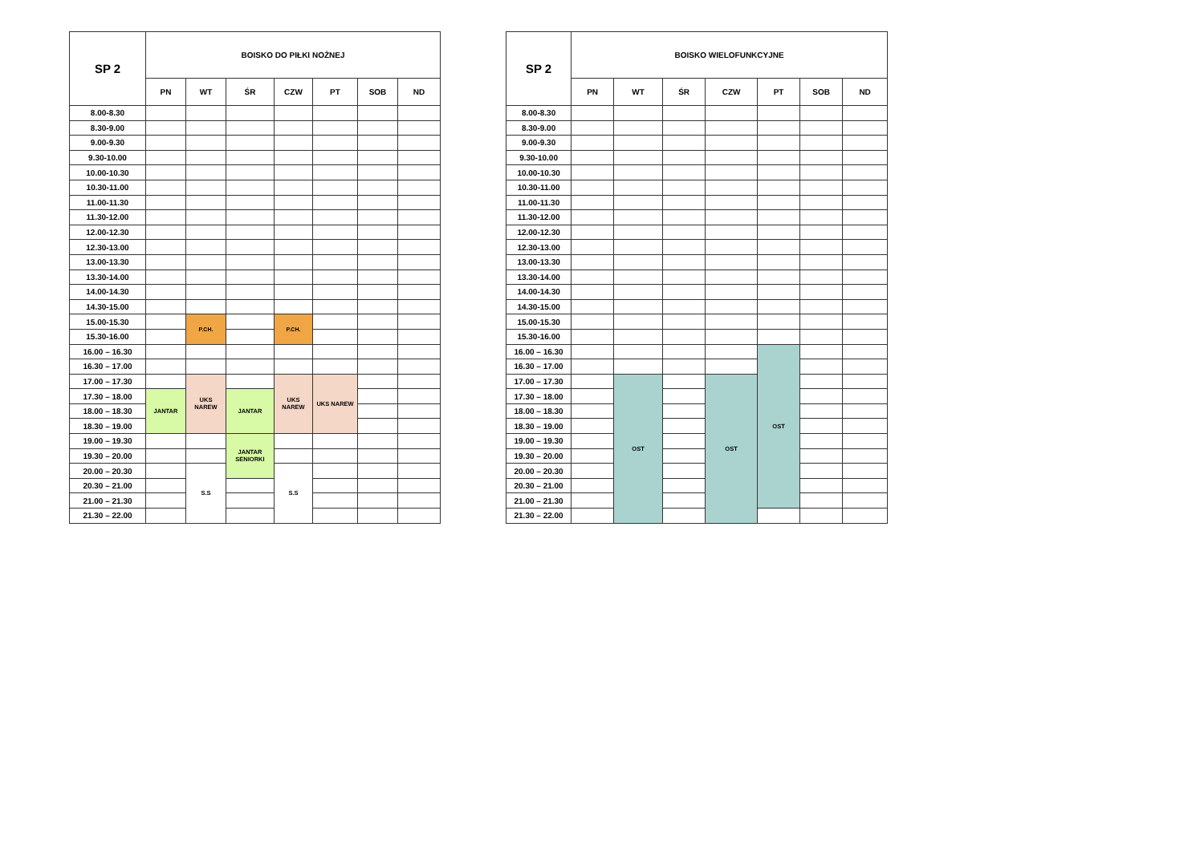| SP 2 | BOISKO DO PIŁKI NOŻNEJ | | | | | | |
| --- | --- | --- | --- | --- | --- | --- | --- |
| | PN | WT | ŚR | CZW | PT | SOB | ND |
| 8.00-8.30 | | | | | | | |
| 8.30-9.00 | | | | | | | |
| 9.00-9.30 | | | | | | | |
| 9.30-10.00 | | | | | | | |
| 10.00-10.30 | | | | | | | |
| 10.30-11.00 | | | | | | | |
| 11.00-11.30 | | | | | | | |
| 11.30-12.00 | | | | | | | |
| 12.00-12.30 | | | | | | | |
| 12.30-13.00 | | | | | | | |
| 13.00-13.30 | | | | | | | |
| 13.30-14.00 | | | | | | | |
| 14.00-14.30 | | | | | | | |
| 14.30-15.00 | | | | | | | |
| 15.00-15.30 | | P.CH. | | P.CH. | | | |
| 15.30-16.00 | | | | | | | |
| 16.00 – 16.30 | | | | | | | |
| 16.30 – 17.00 | | | | | | | |
| 17.00 – 17.30 | | UKS NAREW | | UKS NAREW | UKS NAREW | | |
| 17.30 – 18.00 | JANTAR | | JANTAR | | | | |
| 18.00 – 18.30 | | | | | | | |
| 18.30 – 19.00 | | | | | | | |
| 19.00 – 19.30 | | | JANTAR SENIORKI | | | | |
| 19.30 – 20.00 | | | | | | | |
| 20.00 – 20.30 | | S.S | | S.S | | | |
| 20.30 – 21.00 | | | | | | | |
| 21.00 – 21.30 | | | | | | | |
| 21.30 – 22.00 | | | | | | | |
| SP 2 | BOISKO WIELOFUNKCYJNE | | | | | | |
| --- | --- | --- | --- | --- | --- | --- | --- |
| | PN | WT | ŚR | CZW | PT | SOB | ND |
| 8.00-8.30 | | | | | | | |
| 8.30-9.00 | | | | | | | |
| 9.00-9.30 | | | | | | | |
| 9.30-10.00 | | | | | | | |
| 10.00-10.30 | | | | | | | |
| 10.30-11.00 | | | | | | | |
| 11.00-11.30 | | | | | | | |
| 11.30-12.00 | | | | | | | |
| 12.00-12.30 | | | | | | | |
| 12.30-13.00 | | | | | | | |
| 13.00-13.30 | | | | | | | |
| 13.30-14.00 | | | | | | | |
| 14.00-14.30 | | | | | | | |
| 14.30-15.00 | | | | | | | |
| 15.00-15.30 | | | | | | | |
| 15.30-16.00 | | | | | | | |
| 16.00 – 16.30 | | | | | OST | | |
| 16.30 – 17.00 | | | | | | | |
| 17.00 – 17.30 | | OST | | OST | | | |
| 17.30 – 18.00 | | | | | | | |
| 18.00 – 18.30 | | | | | | | |
| 18.30 – 19.00 | | | | | | | |
| 19.00 – 19.30 | | | | | | | |
| 19.30 – 20.00 | | | | | | | |
| 20.00 – 20.30 | | | | | | | |
| 20.30 – 21.00 | | | | | | | |
| 21.00 – 21.30 | | | | | | | |
| 21.30 – 22.00 | | | | | | | |